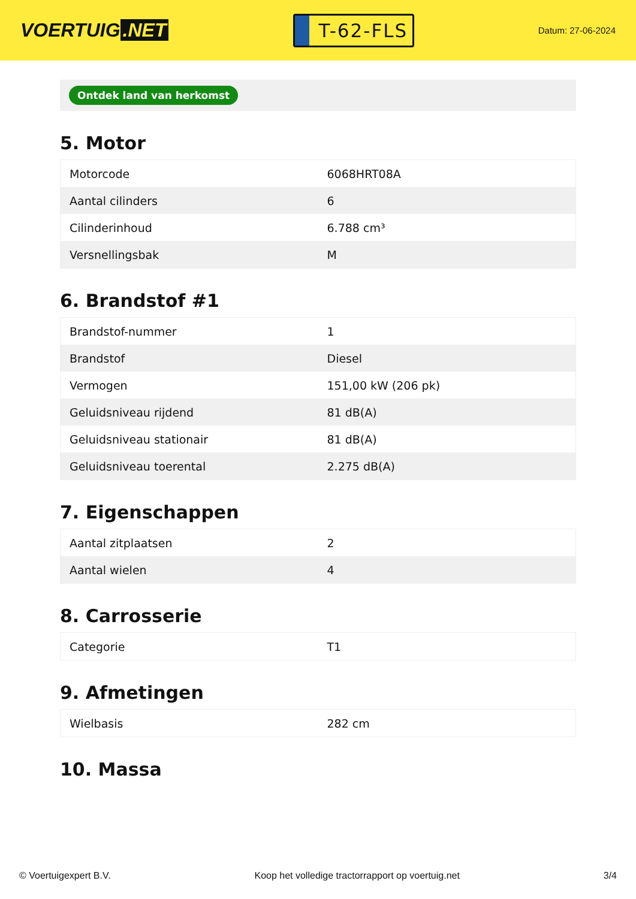VOERTUIG.NET
T-62-FLS
Datum: 27-06-2024
Ontdek land van herkomst
5. Motor
| Motorcode | 6068HRT08A |
| Aantal cilinders | 6 |
| Cilinderinhoud | 6.788 cm³ |
| Versnellingsbak | M |
6. Brandstof #1
| Brandstof-nummer | 1 |
| Brandstof | Diesel |
| Vermogen | 151,00 kW (206 pk) |
| Geluidsniveau rijdend | 81 dB(A) |
| Geluidsniveau stationair | 81 dB(A) |
| Geluidsniveau toerental | 2.275 dB(A) |
7. Eigenschappen
| Aantal zitplaatsen | 2 |
| Aantal wielen | 4 |
8. Carrosserie
| Categorie | T1 |
9. Afmetingen
| Wielbasis | 282 cm |
10. Massa
© Voertuigexpert B.V. Koop het volledige tractorrapport op voertuig.net 3/4